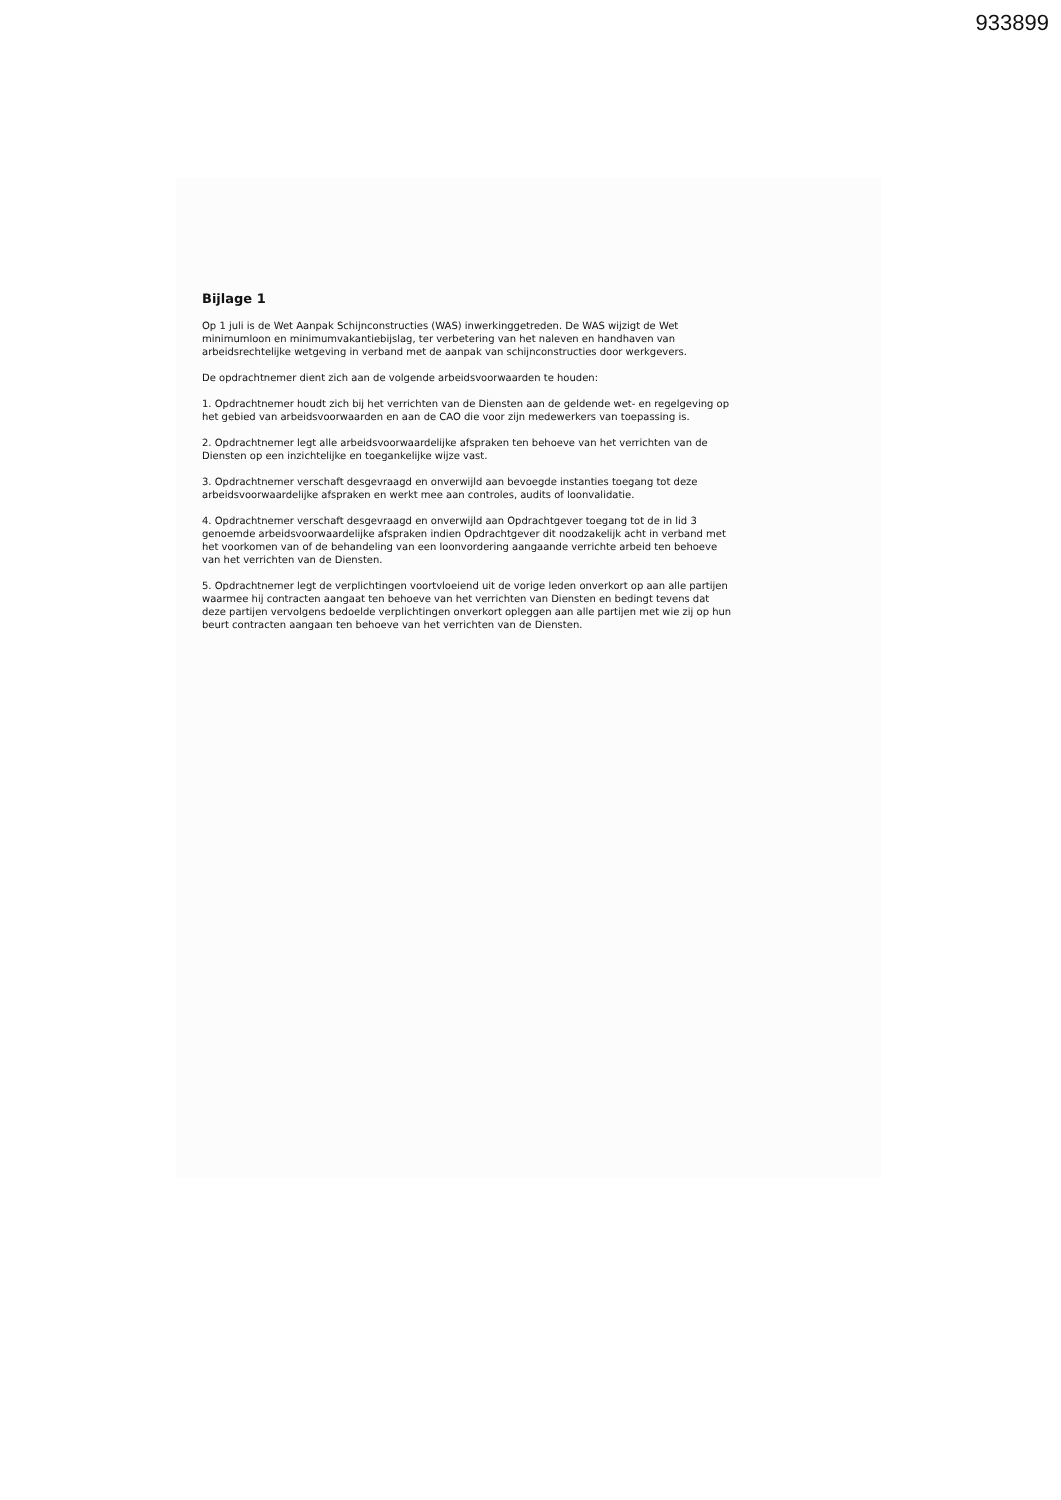933899
Bijlage 1
Op 1 juli is de Wet Aanpak Schijnconstructies (WAS) inwerkinggetreden. De WAS wijzigt de Wet minimumloon en minimumvakantiebijslag, ter verbetering van het naleven en handhaven van arbeidsrechtelijke wetgeving in verband met de aanpak van schijnconstructies door werkgevers.
De opdrachtnemer dient zich aan de volgende arbeidsvoorwaarden te houden:
1. Opdrachtnemer houdt zich bij het verrichten van de Diensten aan de geldende wet- en regelgeving op het gebied van arbeidsvoorwaarden en aan de CAO die voor zijn medewerkers van toepassing is.
2. Opdrachtnemer legt alle arbeidsvoorwaardelijke afspraken ten behoeve van het verrichten van de Diensten op een inzichtelijke en toegankelijke wijze vast.
3. Opdrachtnemer verschaft desgevraagd en onverwijld aan bevoegde instanties toegang tot deze arbeidsvoorwaardelijke afspraken en werkt mee aan controles, audits of loonvalidatie.
4. Opdrachtnemer verschaft desgevraagd en onverwijld aan Opdrachtgever toegang tot de in lid 3 genoemde arbeidsvoorwaardelijke afspraken indien Opdrachtgever dit noodzakelijk acht in verband met het voorkomen van of de behandeling van een loonvordering aangaande verrichte arbeid ten behoeve van het verrichten van de Diensten.
5. Opdrachtnemer legt de verplichtingen voortvloeiend uit de vorige leden onverkort op aan alle partijen waarmee hij contracten aangaat ten behoeve van het verrichten van Diensten en bedingt tevens dat deze partijen vervolgens bedoelde verplichtingen onverkort opleggen aan alle partijen met wie zij op hun beurt contracten aangaan ten behoeve van het verrichten van de Diensten.